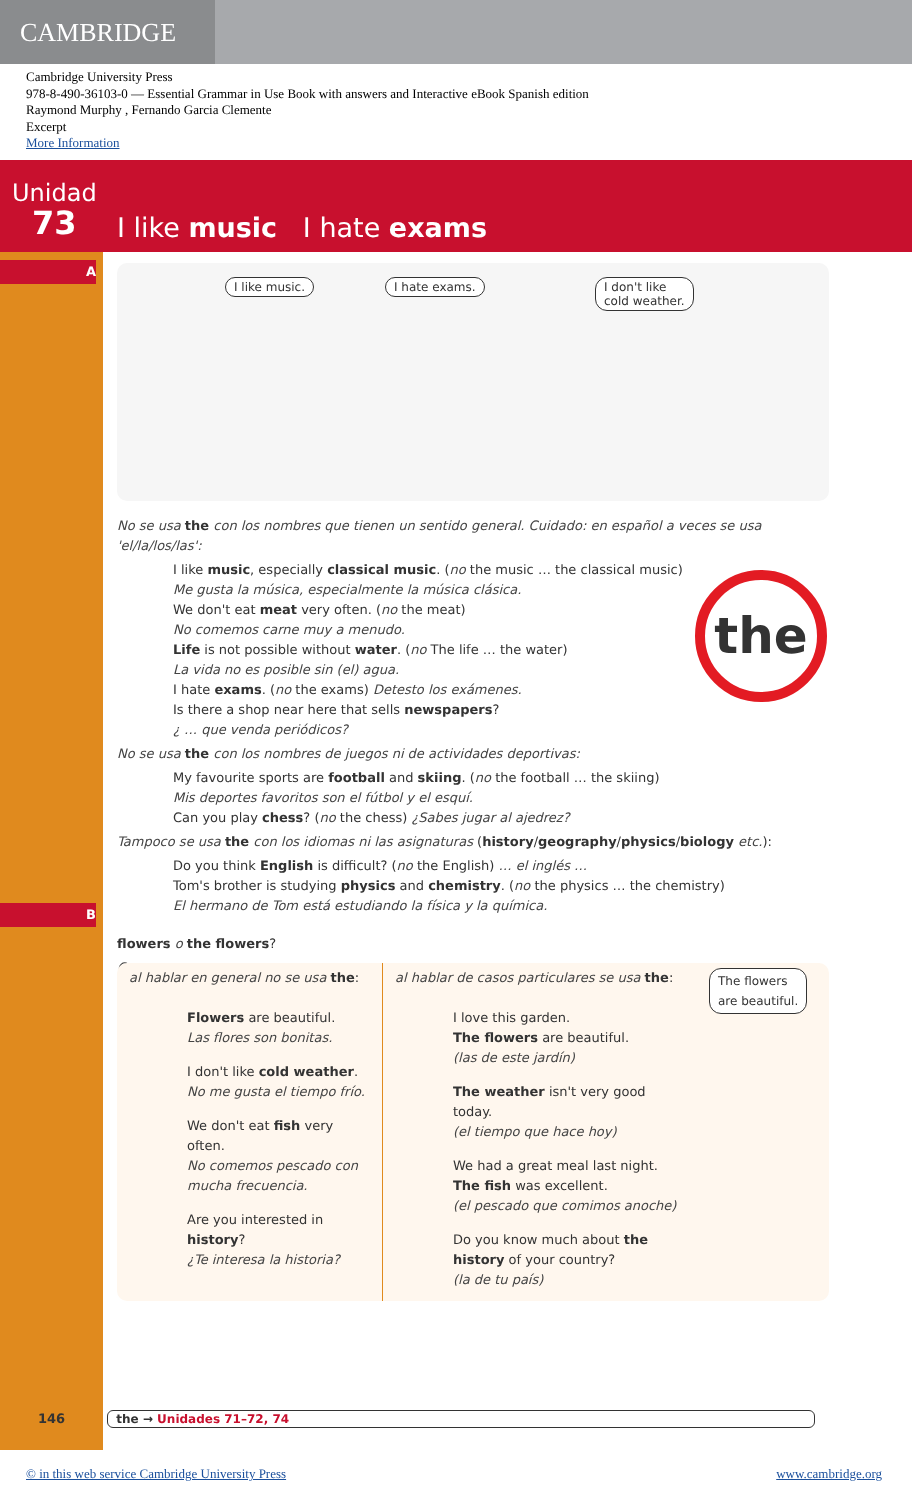CAMBRIDGE
Cambridge University Press
978-8-490-36103-0 — Essential Grammar in Use Book with answers and Interactive eBook Spanish edition
Raymond Murphy , Fernando Garcia Clemente
Excerpt
More Information
Unidad
73
I like music I hate exams
A
I like music. I hate exams. I don't like
cold weather.
No se usa the con los nombres que tienen un sentido general. Cuidado: en español a veces se usa 'el/la/los/las':
I like music, especially classical music. (no the music … the classical music)
Me gusta la música, especialmente la música clásica.
We don't eat meat very often. (no the meat)
No comemos carne muy a menudo.
Life is not possible without water. (no The life … the water)
La vida no es posible sin (el) agua.
I hate exams. (no the exams) Detesto los exámenes.
Is there a shop near here that sells newspapers?
¿ … que venda periódicos?
No se usa the con los nombres de juegos ni de actividades deportivas:
My favourite sports are football and skiing. (no the football … the skiing)
Mis deportes favoritos son el fútbol y el esquí.
Can you play chess? (no the chess) ¿Sabes jugar al ajedrez?
Tampoco se usa the con los idiomas ni las asignaturas (history/geography/physics/biology etc.):
Do you think English is difficult? (no the English) … el inglés …
Tom's brother is studying physics and chemistry. (no the physics … the chemistry)
El hermano de Tom está estudiando la física y la química.
flowers o the flowers?
Compara:
the
B
al hablar en general no se usa the:
Flowers are beautiful.
Las flores son bonitas.
I don't like cold weather.
No me gusta el tiempo frío.
We don't eat fish very often.
No comemos pescado con mucha frecuencia.
Are you interested in history?
¿Te interesa la historia?
al hablar de casos particulares se usa the:
I love this garden.
The flowers are beautiful.
(las de este jardín)
The weather isn't very good today.
(el tiempo que hace hoy)
We had a great meal last night. The fish was excellent.
(el pescado que comimos anoche)
Do you know much about the history of your country?
(la de tu país)
The flowers
are beautiful.
146 the → Unidades 71–72, 74
© in this web service Cambridge University Press www.cambridge.org